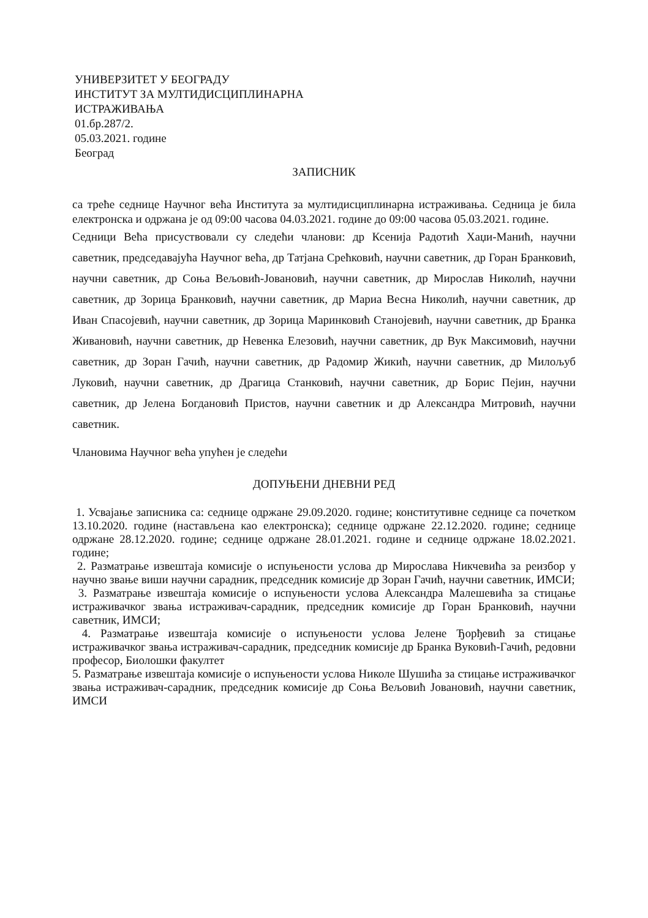УНИВЕРЗИТЕТ У БЕОГРАДУ
ИНСТИТУТ ЗА МУЛТИДИСЦИПЛИНАРНА
ИСТРАЖИВАЊА
01.бр.287/2.
05.03.2021. године
Београд
ЗАПИСНИК
са треће седнице Научног већа Института за мултидисциплинарна истраживања. Седница је била електронска и одржана је од 09:00 часова 04.03.2021. године до 09:00 часова 05.03.2021. године.
Седници Већа присуствовали су следећи чланови: др Ксенија Радотић Хаџи-Манић, научни саветник, председавајућа Научног већа, др Татјана Срећковић, научни саветник, др Горан Бранковић, научни саветник, др Соња Вељовић-Јовановић, научни саветник, др Мирослав Николић, научни саветник, др Зорица Бранковић, научни саветник, др Мариа Весна Николић, научни саветник, др Иван Спасојевић, научни саветник, др Зорица Маринковић Станојевић, научни саветник, др Бранка Живановић, научни саветник, др Невенка Елезовић, научни саветник, др Вук Максимовић, научни саветник, др Зоран Гачић, научни саветник, др Радомир Жикић, научни саветник, др Милољуб Луковић, научни саветник, др Драгица Станковић, научни саветник, др Борис Пејин, научни саветник, др Јелена Богдановић Пристов, научни саветник и др Александра Митровић, научни саветник.
Члановима Научног већа упућен је следећи
ДОПУЊЕНИ ДНЕВНИ РЕД
1. Усвајање записника са: седнице одржане 29.09.2020. године; конститутивне седнице са почетком 13.10.2020. године (настављена као електронска); седнице одржане 22.12.2020. године; седнице одржане 28.12.2020. године; седнице одржане 28.01.2021. године и седнице одржане 18.02.2021. године;
2. Разматрање извештаја комисије о испуњености услова др Мирослава Никчевића за реизбор у научно звање виши научни сарадник, председник комисије др Зоран Гачић, научни саветник, ИМСИ;
3. Разматрање извештаја комисије о испуњености услова Александра Малешевића за стицање истраживачког звања истраживач-сарадник, председник комисије др Горан Бранковић, научни саветник, ИМСИ;
4. Разматрање извештаја комисије о испуњености услова Јелене Ђорђевић за стицање истраживачког звања истраживач-сарадник, председник комисије др Бранка Вуковић-Гачић, редовни професор, Биолошки факултет
5. Разматрање извештаја комисије о испуњености услова Николе Шушића за стицање истраживачког звања истраживач-сарадник, председник комисије др Соња Вељовић Јовановић, научни саветник, ИМСИ